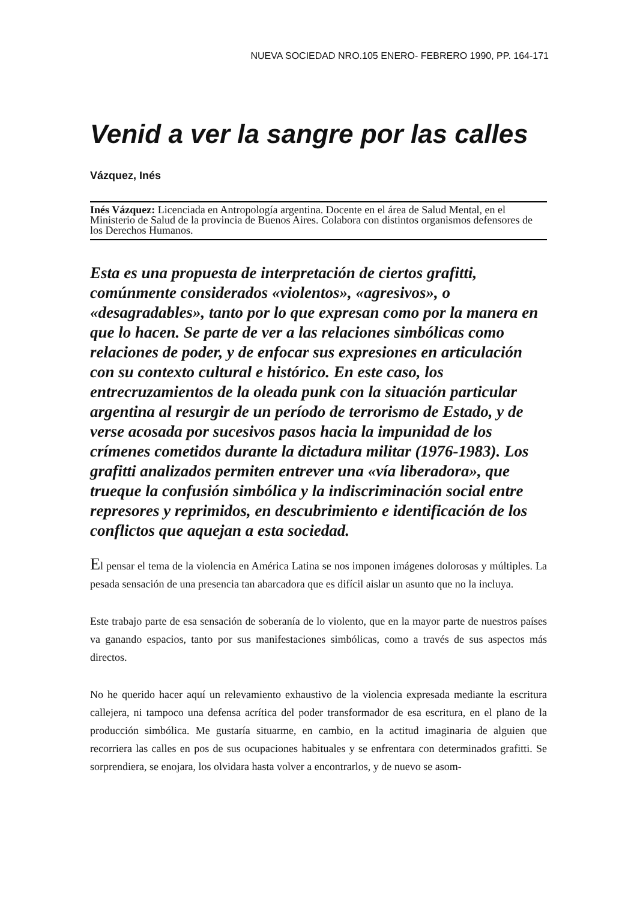NUEVA SOCIEDAD NRO.105 ENERO- FEBRERO 1990, PP. 164-171
Venid a ver la sangre por las calles
Vázquez, Inés
Inés Vázquez: Licenciada en Antropología argentina. Docente en el área de Salud Mental, en el Ministerio de Salud de la provincia de Buenos Aires. Colabora con distintos organismos defensores de los Derechos Humanos.
Esta es una propuesta de interpretación de ciertos grafitti, comúnmente considerados «violentos», «agresivos», o «desagradables», tanto por lo que expresan como por la manera en que lo hacen. Se parte de ver a las relaciones simbólicas como relaciones de poder, y de enfocar sus expresiones en articulación con su contexto cultural e histórico. En este caso, los entrecruzamientos de la oleada punk con la situación particular argentina al resurgir de un período de terrorismo de Estado, y de verse acosada por sucesivos pasos hacia la impunidad de los crímenes cometidos durante la dictadura militar (1976-1983). Los grafitti analizados permiten entrever una «vía liberadora», que trueque la confusión simbólica y la indiscriminación social entre represores y reprimidos, en descubrimiento e identificación de los conflictos que aquejan a esta sociedad.
El pensar el tema de la violencia en América Latina se nos imponen imágenes dolorosas y múltiples. La pesada sensación de una presencia tan abarcadora que es difícil aislar un asunto que no la incluya.
Este trabajo parte de esa sensación de soberanía de lo violento, que en la mayor parte de nuestros países va ganando espacios, tanto por sus manifestaciones simbólicas, como a través de sus aspectos más directos.
No he querido hacer aquí un relevamiento exhaustivo de la violencia expresada mediante la escritura callejera, ni tampoco una defensa acrítica del poder transformador de esa escritura, en el plano de la producción simbólica. Me gustaría situarme, en cambio, en la actitud imaginaria de alguien que recorriera las calles en pos de sus ocupaciones habituales y se enfrentara con determinados grafitti. Se sorprendiera, se enojara, los olvidara hasta volver a encontrarlos, y de nuevo se asom-